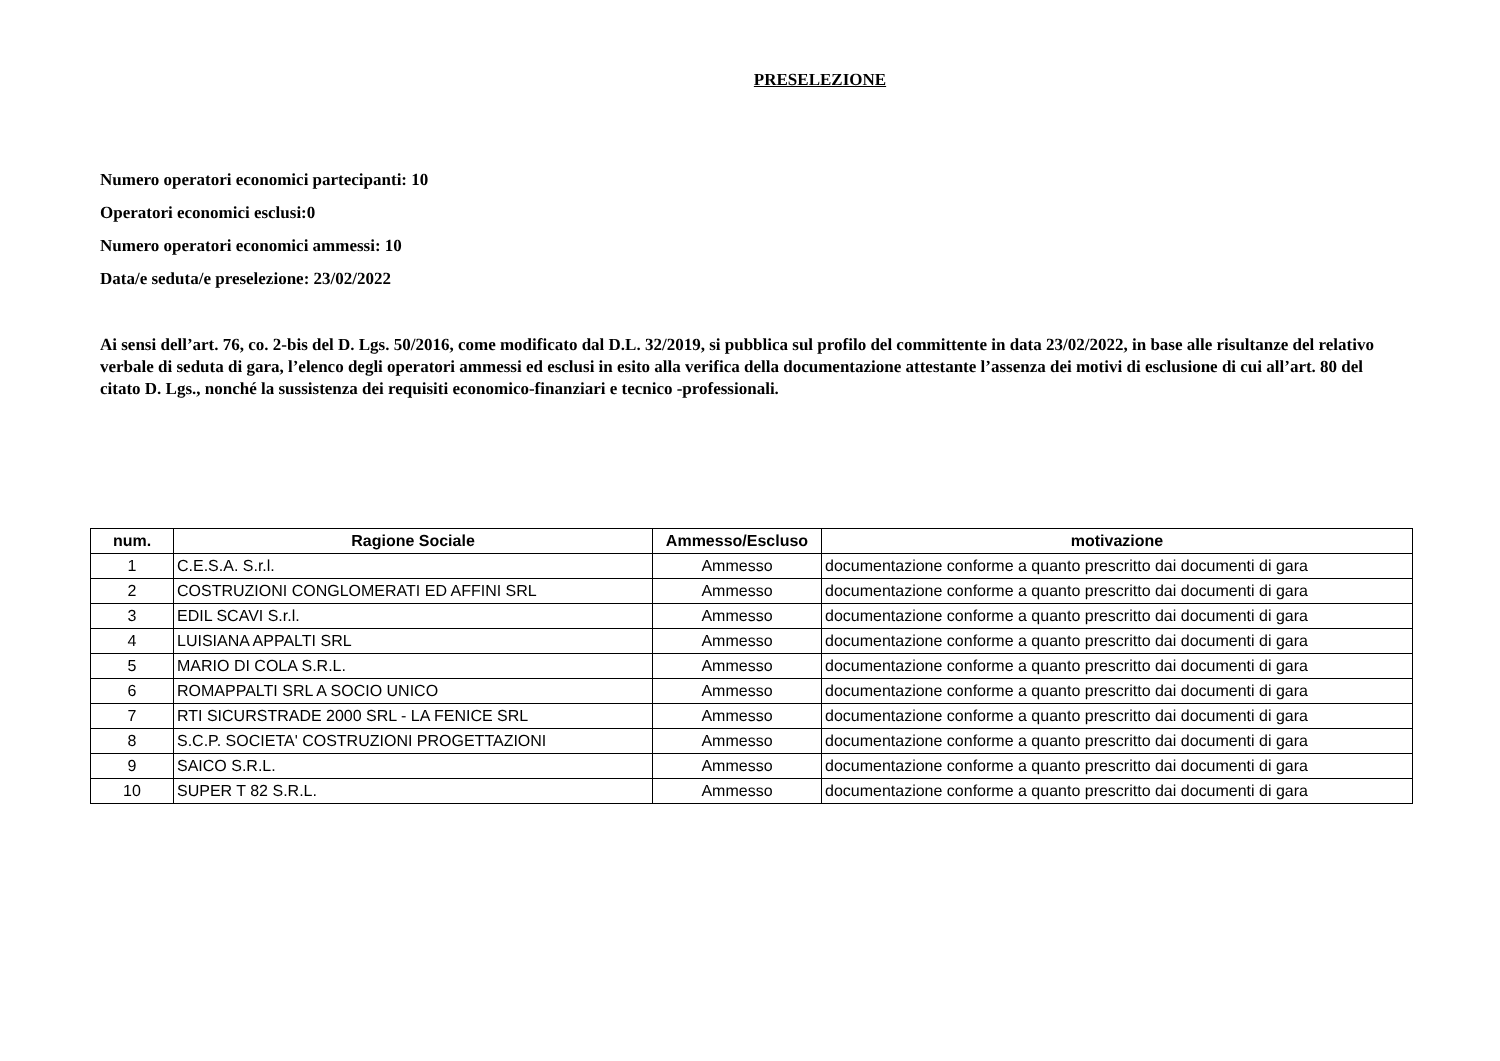PRESELEZIONE
Numero operatori economici partecipanti: 10
Operatori economici esclusi:0
Numero operatori economici ammessi: 10
Data/e seduta/e preselezione: 23/02/2022
Ai sensi dell’art. 76, co. 2-bis del D. Lgs. 50/2016, come modificato dal D.L. 32/2019, si pubblica sul profilo del committente in data 23/02/2022, in base alle risultanze del relativo verbale di seduta di gara, l’elenco degli operatori ammessi ed esclusi in esito alla verifica della documentazione attestante l’assenza dei motivi di esclusione di cui all’art. 80 del citato D. Lgs., nonché la sussistenza dei requisiti economico-finanziari e tecnico -professionali.
| num. | Ragione Sociale | Ammesso/Escluso | motivazione |
| --- | --- | --- | --- |
| 1 | C.E.S.A. S.r.l. | Ammesso | documentazione conforme a quanto prescritto dai documenti di gara |
| 2 | COSTRUZIONI CONGLOMERATI ED AFFINI SRL | Ammesso | documentazione conforme a quanto prescritto dai documenti di gara |
| 3 | EDIL SCAVI S.r.l. | Ammesso | documentazione conforme a quanto prescritto dai documenti di gara |
| 4 | LUISIANA APPALTI SRL | Ammesso | documentazione conforme a quanto prescritto dai documenti di gara |
| 5 | MARIO DI COLA S.R.L. | Ammesso | documentazione conforme a quanto prescritto dai documenti di gara |
| 6 | ROMAPPALTI SRL A SOCIO UNICO | Ammesso | documentazione conforme a quanto prescritto dai documenti di gara |
| 7 | RTI SICURSTRADE 2000 SRL - LA FENICE SRL | Ammesso | documentazione conforme a quanto prescritto dai documenti di gara |
| 8 | S.C.P. SOCIETA' COSTRUZIONI PROGETTAZIONI | Ammesso | documentazione conforme a quanto prescritto dai documenti di gara |
| 9 | SAICO S.R.L. | Ammesso | documentazione conforme a quanto prescritto dai documenti di gara |
| 10 | SUPER T 82 S.R.L. | Ammesso | documentazione conforme a quanto prescritto dai documenti di gara |